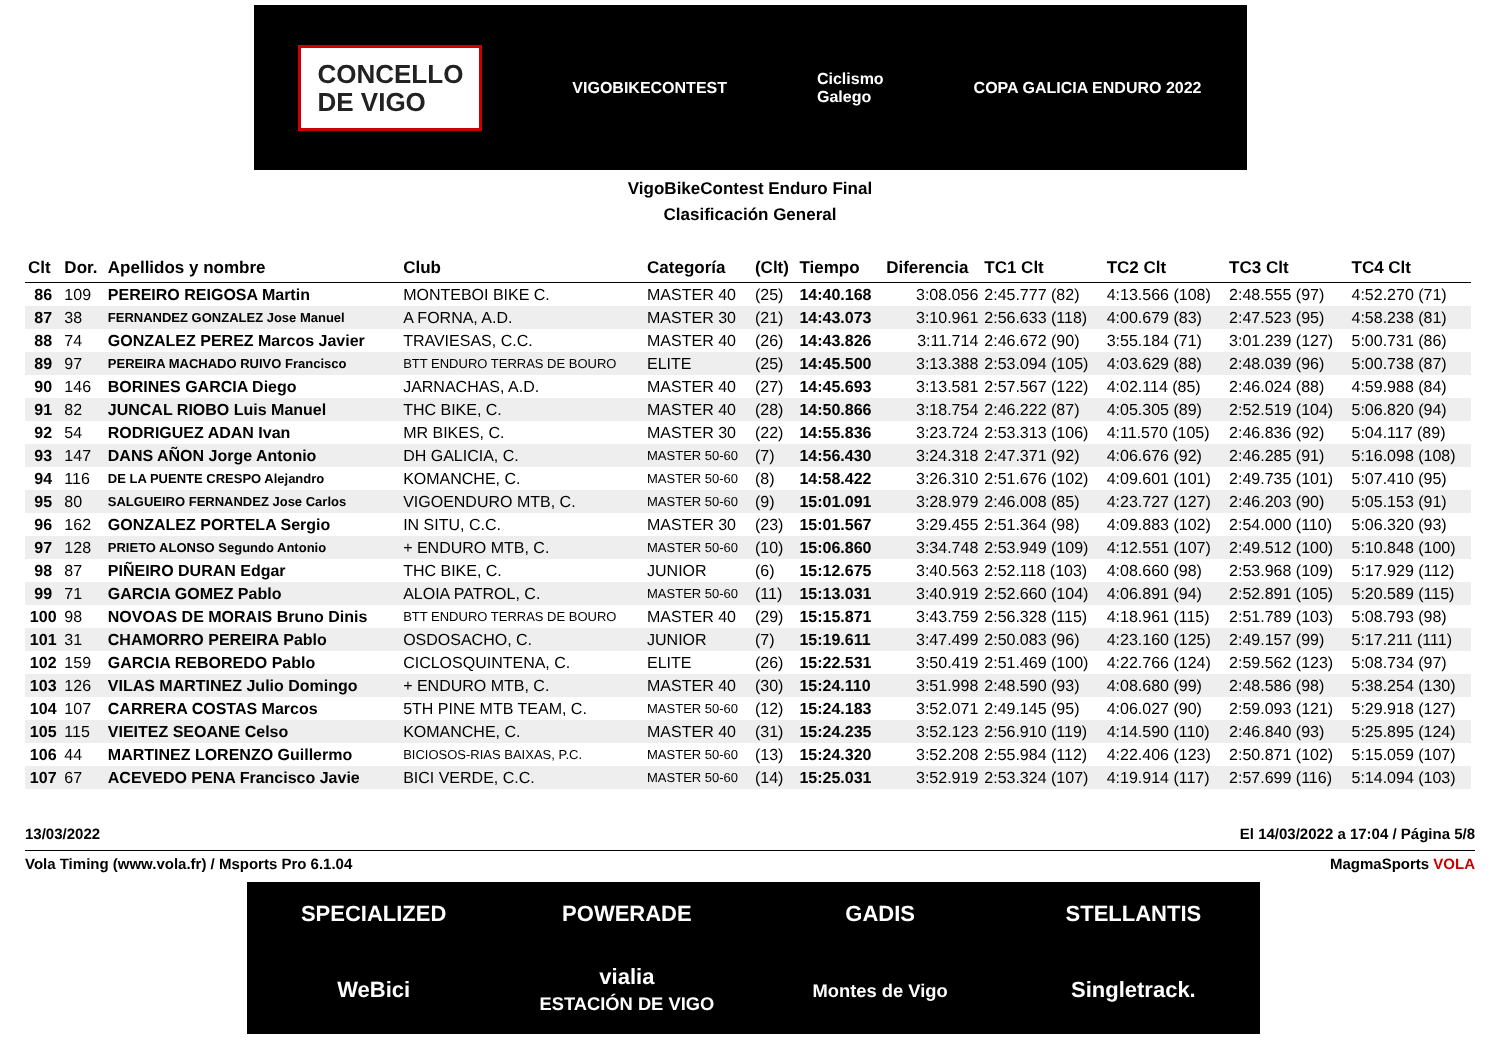CONCELLO
DE VIGO
VIGOBIKECONTEST
Ciclismo
Galego
COPA GALICIA ENDURO 2022
VigoBikeContest Enduro Final
Clasificación General
| Clt | Dor. | Apellidos y nombre | Club | Categoría | (Clt) | Tiempo | Diferencia | TC1 Clt | TC2 Clt | TC3 Clt | TC4 Clt |
| --- | --- | --- | --- | --- | --- | --- | --- | --- | --- | --- | --- |
| 86 | 109 | PEREIRO REIGOSA Martin | MONTEBOI BIKE C. | MASTER 40 | (25) | 14:40.168 | 3:08.056 | 2:45.777 (82) | 4:13.566 (108) | 2:48.555 (97) | 4:52.270 (71) |
| 87 | 38 | FERNANDEZ GONZALEZ Jose Manuel | A FORNA, A.D. | MASTER 30 | (21) | 14:43.073 | 3:10.961 | 2:56.633 (118) | 4:00.679 (83) | 2:47.523 (95) | 4:58.238 (81) |
| 88 | 74 | GONZALEZ PEREZ Marcos Javier | TRAVIESAS, C.C. | MASTER 40 | (26) | 14:43.826 | 3:11.714 | 2:46.672 (90) | 3:55.184 (71) | 3:01.239 (127) | 5:00.731 (86) |
| 89 | 97 | PEREIRA MACHADO RUIVO Francisco | BTT ENDURO TERRAS DE BOURO | ELITE | (25) | 14:45.500 | 3:13.388 | 2:53.094 (105) | 4:03.629 (88) | 2:48.039 (96) | 5:00.738 (87) |
| 90 | 146 | BORINES GARCIA Diego | JARNACHAS, A.D. | MASTER 40 | (27) | 14:45.693 | 3:13.581 | 2:57.567 (122) | 4:02.114 (85) | 2:46.024 (88) | 4:59.988 (84) |
| 91 | 82 | JUNCAL RIOBO Luis Manuel | THC BIKE, C. | MASTER 40 | (28) | 14:50.866 | 3:18.754 | 2:46.222 (87) | 4:05.305 (89) | 2:52.519 (104) | 5:06.820 (94) |
| 92 | 54 | RODRIGUEZ ADAN Ivan | MR BIKES, C. | MASTER 30 | (22) | 14:55.836 | 3:23.724 | 2:53.313 (106) | 4:11.570 (105) | 2:46.836 (92) | 5:04.117 (89) |
| 93 | 147 | DANS AÑON Jorge Antonio | DH GALICIA, C. | MASTER 50-60 | (7) | 14:56.430 | 3:24.318 | 2:47.371 (92) | 4:06.676 (92) | 2:46.285 (91) | 5:16.098 (108) |
| 94 | 116 | DE LA PUENTE CRESPO Alejandro | KOMANCHE, C. | MASTER 50-60 | (8) | 14:58.422 | 3:26.310 | 2:51.676 (102) | 4:09.601 (101) | 2:49.735 (101) | 5:07.410 (95) |
| 95 | 80 | SALGUEIRO FERNANDEZ Jose Carlos | VIGOENDURO MTB, C. | MASTER 50-60 | (9) | 15:01.091 | 3:28.979 | 2:46.008 (85) | 4:23.727 (127) | 2:46.203 (90) | 5:05.153 (91) |
| 96 | 162 | GONZALEZ PORTELA Sergio | IN SITU, C.C. | MASTER 30 | (23) | 15:01.567 | 3:29.455 | 2:51.364 (98) | 4:09.883 (102) | 2:54.000 (110) | 5:06.320 (93) |
| 97 | 128 | PRIETO ALONSO Segundo Antonio | + ENDURO MTB, C. | MASTER 50-60 | (10) | 15:06.860 | 3:34.748 | 2:53.949 (109) | 4:12.551 (107) | 2:49.512 (100) | 5:10.848 (100) |
| 98 | 87 | PIÑEIRO DURAN Edgar | THC BIKE, C. | JUNIOR | (6) | 15:12.675 | 3:40.563 | 2:52.118 (103) | 4:08.660 (98) | 2:53.968 (109) | 5:17.929 (112) |
| 99 | 71 | GARCIA GOMEZ Pablo | ALOIA PATROL, C. | MASTER 50-60 | (11) | 15:13.031 | 3:40.919 | 2:52.660 (104) | 4:06.891 (94) | 2:52.891 (105) | 5:20.589 (115) |
| 100 | 98 | NOVOAS DE MORAIS Bruno Dinis | BTT ENDURO TERRAS DE BOURO | MASTER 40 | (29) | 15:15.871 | 3:43.759 | 2:56.328 (115) | 4:18.961 (115) | 2:51.789 (103) | 5:08.793 (98) |
| 101 | 31 | CHAMORRO PEREIRA Pablo | OSDOSACHO, C. | JUNIOR | (7) | 15:19.611 | 3:47.499 | 2:50.083 (96) | 4:23.160 (125) | 2:49.157 (99) | 5:17.211 (111) |
| 102 | 159 | GARCIA REBOREDO Pablo | CICLOSQUINTENA, C. | ELITE | (26) | 15:22.531 | 3:50.419 | 2:51.469 (100) | 4:22.766 (124) | 2:59.562 (123) | 5:08.734 (97) |
| 103 | 126 | VILAS MARTINEZ Julio Domingo | + ENDURO MTB, C. | MASTER 40 | (30) | 15:24.110 | 3:51.998 | 2:48.590 (93) | 4:08.680 (99) | 2:48.586 (98) | 5:38.254 (130) |
| 104 | 107 | CARRERA COSTAS Marcos | 5TH PINE MTB TEAM, C. | MASTER 50-60 | (12) | 15:24.183 | 3:52.071 | 2:49.145 (95) | 4:06.027 (90) | 2:59.093 (121) | 5:29.918 (127) |
| 105 | 115 | VIEITEZ SEOANE Celso | KOMANCHE, C. | MASTER 40 | (31) | 15:24.235 | 3:52.123 | 2:56.910 (119) | 4:14.590 (110) | 2:46.840 (93) | 5:25.895 (124) |
| 106 | 44 | MARTINEZ LORENZO Guillermo | BICIOSOS-RIAS BAIXAS, P.C. | MASTER 50-60 | (13) | 15:24.320 | 3:52.208 | 2:55.984 (112) | 4:22.406 (123) | 2:50.871 (102) | 5:15.059 (107) |
| 107 | 67 | ACEVEDO PENA Francisco Javie | BICI VERDE, C.C. | MASTER 50-60 | (14) | 15:25.031 | 3:52.919 | 2:53.324 (107) | 4:19.914 (117) | 2:57.699 (116) | 5:14.094 (103) |
13/03/2022 El 14/03/2022 a 17:04 / Página 5/8
Vola Timing (www.vola.fr) / Msports Pro 6.1.04 MagmaSports VOLA
SPECIALIZED
POWERADE
GADIS
STELLANTIS
WeBici
vialia
ESTACIÓN DE VIGO
Montes de Vigo
Singletrack.